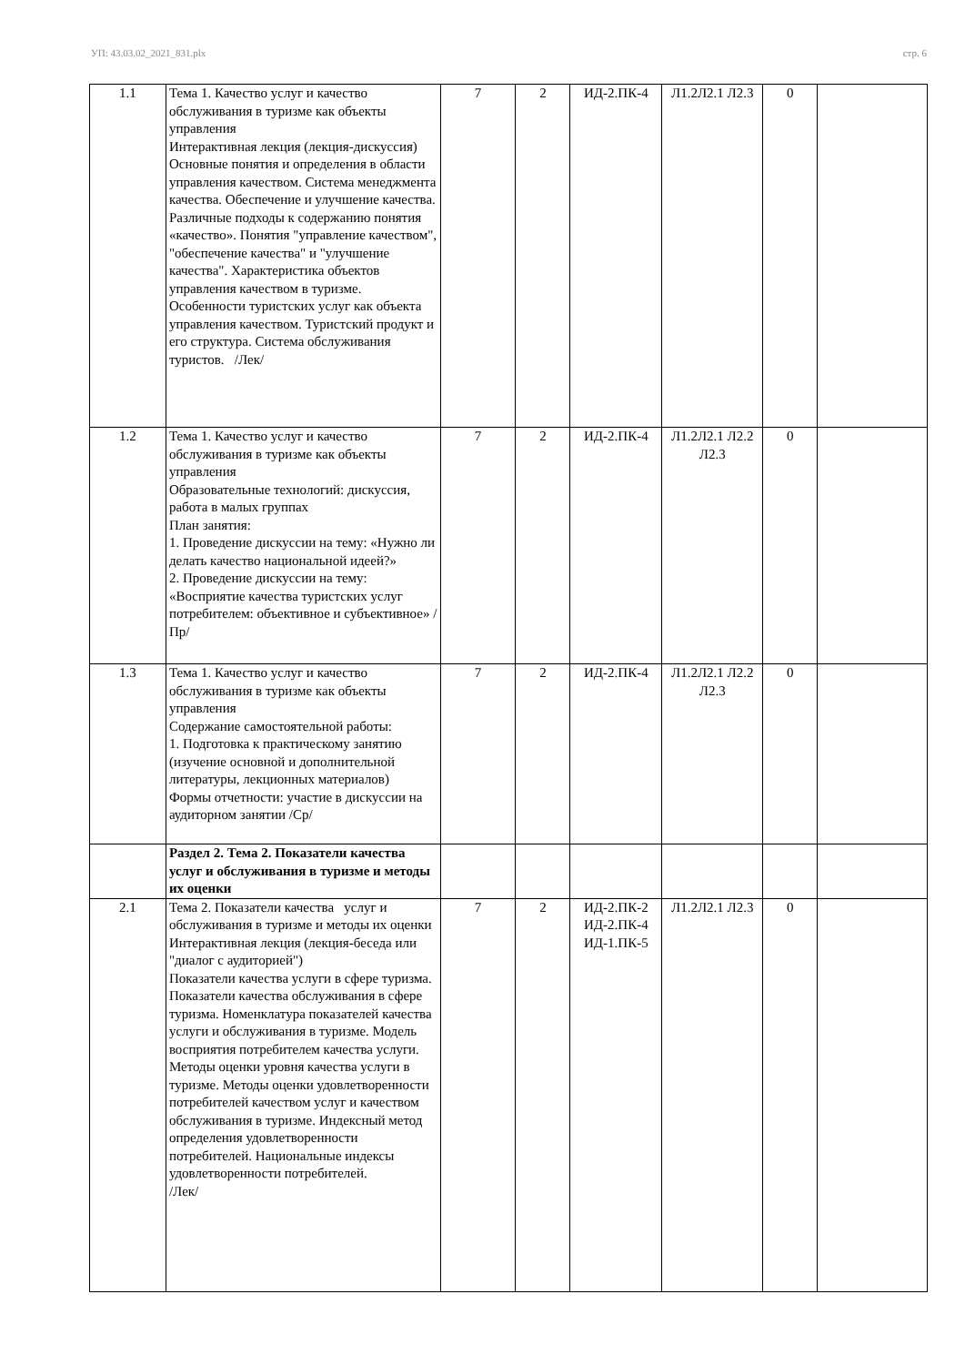УП: 43.03.02_2021_831.plx стр. 6
| 1.1 | Тема 1. Качество услуг и качество обслуживания в туризме как объекты управления Интерактивная лекция (лекция-дискуссия) Основные понятия и определения в области управления качеством. Система менеджмента качества. Обеспечение и улучшение качества. Различные подходы к содержанию понятия «качество». Понятия "управление качеством", "обеспечение качества" и "улучшение качества". Характеристика объектов управления качеством в туризме. Особенности туристских услуг как объекта управления качеством. Туристский продукт и его структура. Система обслуживания туристов. /Лек/ | 7 | 2 | ИД-2.ПК-4 | Л1.2Л2.1 Л2.3 | 0 | |
| 1.2 | Тема 1. Качество услуг и качество обслуживания в туризме как объекты управления Образовательные технологий: дискуссия, работа в малых группах План занятия: 1. Проведение дискуссии на тему: «Нужно ли делать качество национальной идеей?» 2. Проведение дискуссии на тему: «Восприятие качества туристских услуг потребителем: объективное и субъективное» /Пр/ | 7 | 2 | ИД-2.ПК-4 | Л1.2Л2.1 Л2.2 Л2.3 | 0 | |
| 1.3 | Тема 1. Качество услуг и качество обслуживания в туризме как объекты управления Содержание самостоятельной работы: 1. Подготовка к практическому занятию (изучение основной и дополнительной литературы, лекционных материалов) Формы отчетности: участие в дискуссии на аудиторном занятии /Ср/ | 7 | 2 | ИД-2.ПК-4 | Л1.2Л2.1 Л2.2 Л2.3 | 0 | |
| | Раздел 2. Тема 2. Показатели качества услуг и обслуживания в туризме и методы их оценки | | | | | | |
| 2.1 | Тема 2. Показатели качества услуг и обслуживания в туризме и методы их оценки Интерактивная лекция (лекция-беседа или "диалог с аудиторией") Показатели качества услуги в сфере туризма. Показатели качества обслуживания в сфере туризма. Номенклатура показателей качества услуги и обслуживания в туризме. Модель восприятия потребителем качества услуги. Методы оценки уровня качества услуги в туризме. Методы оценки удовлетворенности потребителей качеством услуг и качеством обслуживания в туризме. Индексный метод определения удовлетворенности потребителей. Национальные индексы удовлетворенности потребителей. /Лек/ | 7 | 2 | ИД-2.ПК-2 ИД-2.ПК-4 ИД-1.ПК-5 | Л1.2Л2.1 Л2.3 | 0 | |